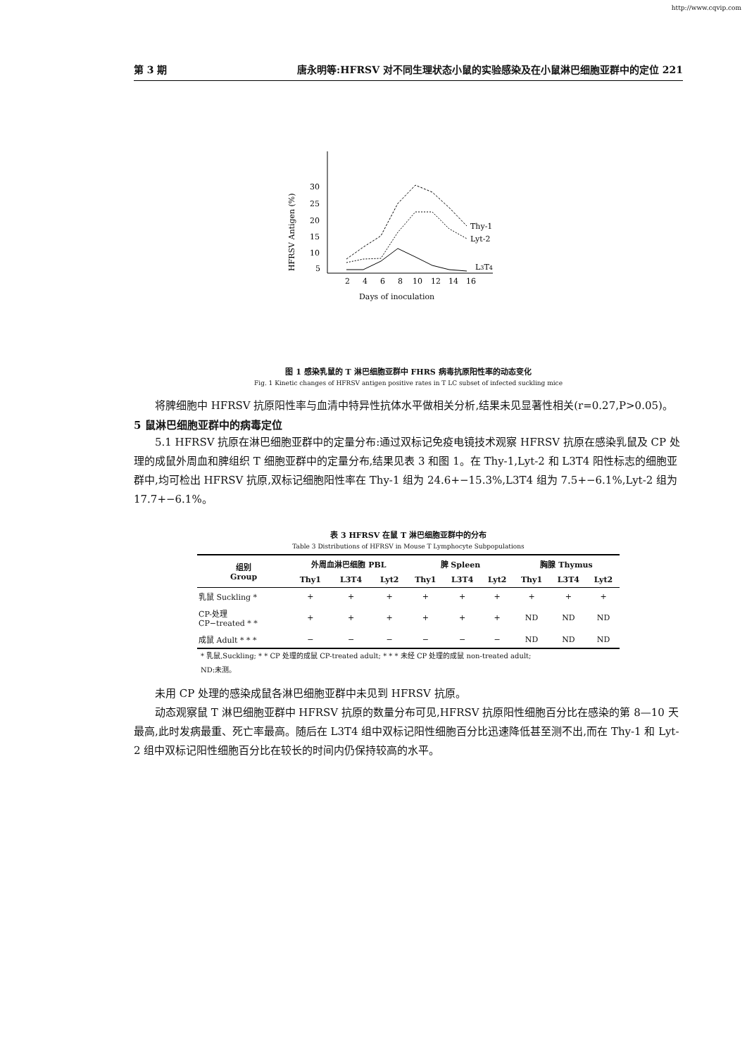http://www.cqvip.com
第 3 期 唐永明等:HFRSV 对不同生理状态小鼠的实验感染及在小鼠淋巴细胞亚群中的定位 221
HFRSV Antigen (%)
30
25
20
15
10
5
2
4
6
8
10
12
14
16
Days of inoculation
Thy-1
Lyt-2
L3T4
图 1 感染乳鼠的 T 淋巴细胞亚群中 FHRS 病毒抗原阳性率的动态变化
Fig. 1 Kinetic changes of HFRSV antigen positive rates in T LC subset of infected suckling mice
将脾细胞中 HFRSV 抗原阳性率与血清中特异性抗体水平做相关分析,结果未见显著性相关(r=0.27,P>0.05)。
5 鼠淋巴细胞亚群中的病毒定位
5.1 HFRSV 抗原在淋巴细胞亚群中的定量分布:通过双标记免疫电镜技术观察 HFRSV 抗原在感染乳鼠及 CP 处理的成鼠外周血和脾组织 T 细胞亚群中的定量分布,结果见表 3 和图 1。在 Thy-1,Lyt-2 和 L3T4 阳性标志的细胞亚群中,均可检出 HFRSV 抗原,双标记细胞阳性率在 Thy-1 组为 24.6+−15.3%,L3T4 组为 7.5+−6.1%,Lyt-2 组为 17.7+−6.1%。
表 3 HFRSV 在鼠 T 淋巴细胞亚群中的分布
Table 3 Distributions of HFRSV in Mouse T Lymphocyte Subpopulations
| 组别 Group | 外周血淋巴细胞 PBL | | | 脾 Spleen | | | 胸腺 Thymus | | |
| --- | --- | --- | --- | --- | --- | --- | --- | --- | --- |
| | Thy1 | L3T4 | Lyt2 | Thy1 | L3T4 | Lyt2 | Thy1 | L3T4 | Lyt2 |
| 乳鼠 Suckling * | + | + | + | + | + | + | + | + | + |
| CP-处理 CP−treated * * | + | + | + | + | + | + | ND | ND | ND |
| 成鼠 Adult * * * | − | − | − | − | − | − | ND | ND | ND |
* 乳鼠,Suckling; * * CP 处理的成鼠 CP-treated adult; * * * 未经 CP 处理的成鼠 non-treated adult;
ND:未测。
未用 CP 处理的感染成鼠各淋巴细胞亚群中未见到 HFRSV 抗原。
动态观察鼠 T 淋巴细胞亚群中 HFRSV 抗原的数量分布可见,HFRSV 抗原阳性细胞百分比在感染的第 8—10 天最高,此时发病最重、死亡率最高。随后在 L3T4 组中双标记阳性细胞百分比迅速降低甚至测不出,而在 Thy-1 和 Lyt-2 组中双标记阳性细胞百分比在较长的时间内仍保持较高的水平。